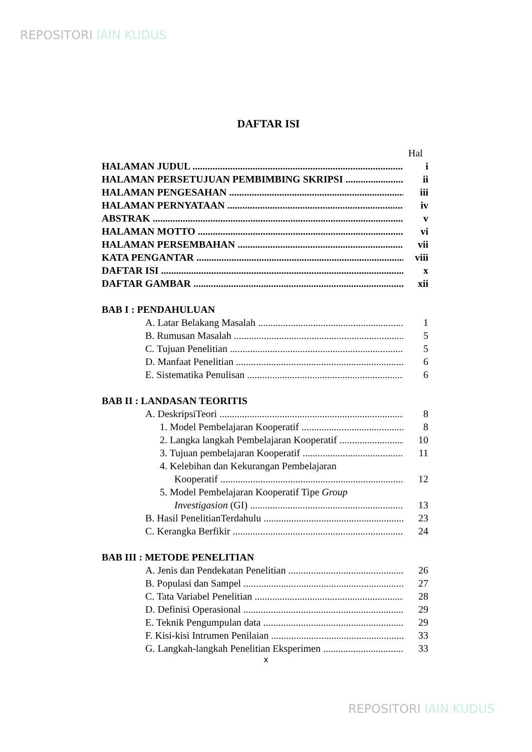REPOSITORI IAIN KUDUS
DAFTAR ISI
Hal
HALAMAN JUDUL i
HALAMAN PERSETUJUAN PEMBIMBING SKRIPSI ii
HALAMAN PENGESAHAN iii
HALAMAN PERNYATAAN iv
ABSTRAK v
HALAMAN MOTTO vi
HALAMAN PERSEMBAHAN vii
KATA PENGANTAR viii
DAFTAR ISI x
DAFTAR GAMBAR xii
BAB I : PENDAHULUAN
A. Latar Belakang Masalah 1
B. Rumusan Masalah 5
C. Tujuan Penelitian 5
D. Manfaat Penelitian 6
E. Sistematika Penulisan 6
BAB II : LANDASAN TEORITIS
A. DeskripsiTeori 8
1. Model Pembelajaran Kooperatif 8
2. Langka langkah Pembelajaran Kooperatif 10
3. Tujuan pembelajaran Kooperatif 11
4. Kelebihan dan Kekurangan Pembelajaran
Kooperatif 12
5. Model Pembelajaran Kooperatif Tipe Group
Investigasion (GI) 13
B. Hasil PenelitianTerdahulu 23
C. Kerangka Berfikir 24
BAB III : METODE PENELITIAN
A. Jenis dan Pendekatan Penelitian 26
B. Populasi dan Sampel 27
C. Tata Variabel Penelitian 28
D. Definisi Operasional 29
E. Teknik Pengumpulan data 29
F. Kisi-kisi Intrumen Penilaian 33
G. Langkah-langkah Penelitian Eksperimen 33
x
REPOSITORI IAIN KUDUS